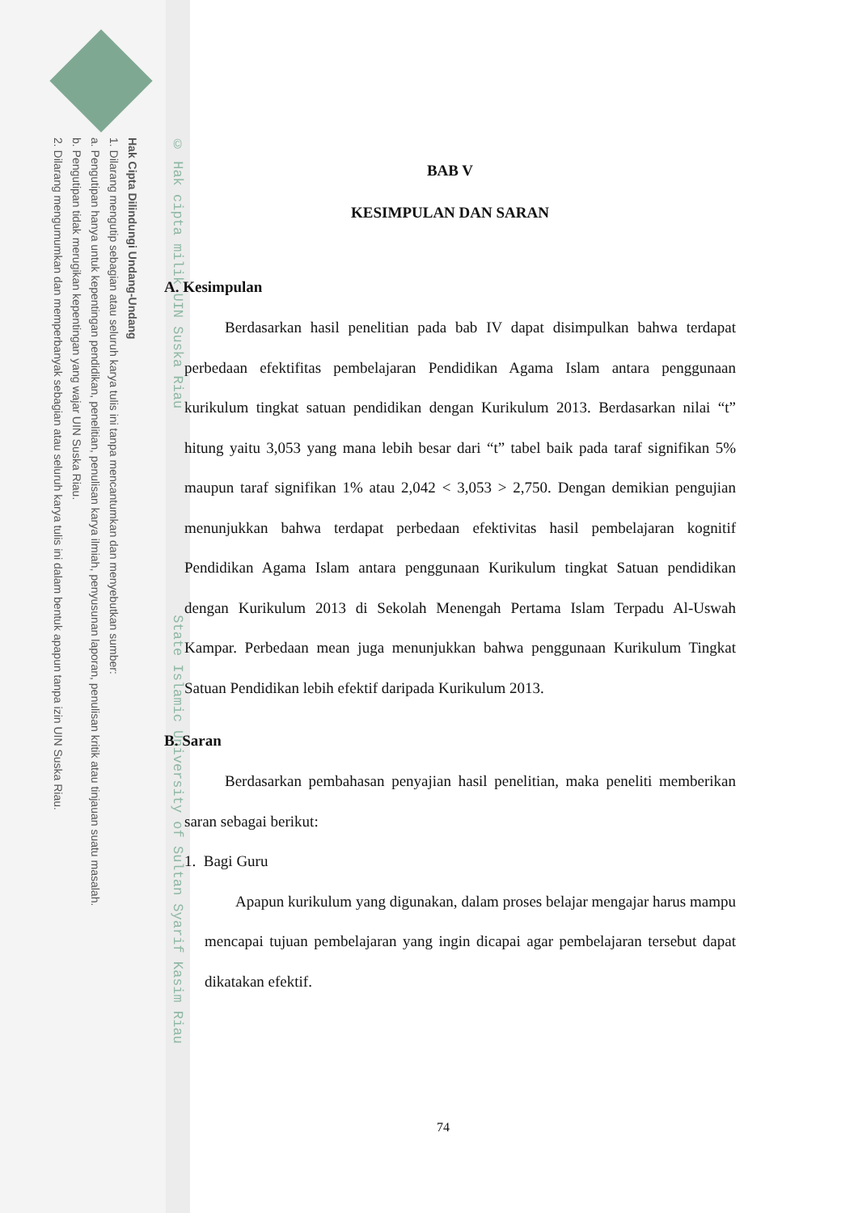Hak Cipta Dilindungi Undang-Undang
1. Dilarang mengutip sebagian atau seluruh karya tulis ini tanpa mencantumkan dan menyebutkan sumber:
a. Pengutipan hanya untuk kepentingan pendidikan, penelitian, penulisan karya ilmiah, penyusunan laporan, penulisan kritik atau tinjauan suatu masalah.
b. Pengutipan tidak merugikan kepentingan yang wajar UIN Suska Riau.
2. Dilarang mengumumkan dan memperbanyak sebagian atau seluruh karya tulis ini dalam bentuk apapun tanpa izin UIN Suska Riau.
© Hak cipta milik UIN Suska Riau State Islamic University of Sultan Syarif Kasim Riau
BAB V
KESIMPULAN DAN SARAN
A. Kesimpulan
Berdasarkan hasil penelitian pada bab IV dapat disimpulkan bahwa terdapat perbedaan efektifitas pembelajaran Pendidikan Agama Islam antara penggunaan kurikulum tingkat satuan pendidikan dengan Kurikulum 2013. Berdasarkan nilai “t” hitung yaitu 3,053 yang mana lebih besar dari “t” tabel baik pada taraf signifikan 5% maupun taraf signifikan 1% atau 2,042 < 3,053 > 2,750. Dengan demikian pengujian menunjukkan bahwa terdapat perbedaan efektivitas hasil pembelajaran kognitif Pendidikan Agama Islam antara penggunaan Kurikulum tingkat Satuan pendidikan dengan Kurikulum 2013 di Sekolah Menengah Pertama Islam Terpadu Al-Uswah Kampar. Perbedaan mean juga menunjukkan bahwa penggunaan Kurikulum Tingkat Satuan Pendidikan lebih efektif daripada Kurikulum 2013.
B. Saran
Berdasarkan pembahasan penyajian hasil penelitian, maka peneliti memberikan saran sebagai berikut:
1. Bagi Guru
Apapun kurikulum yang digunakan, dalam proses belajar mengajar harus mampu mencapai tujuan pembelajaran yang ingin dicapai agar pembelajaran tersebut dapat dikatakan efektif.
74